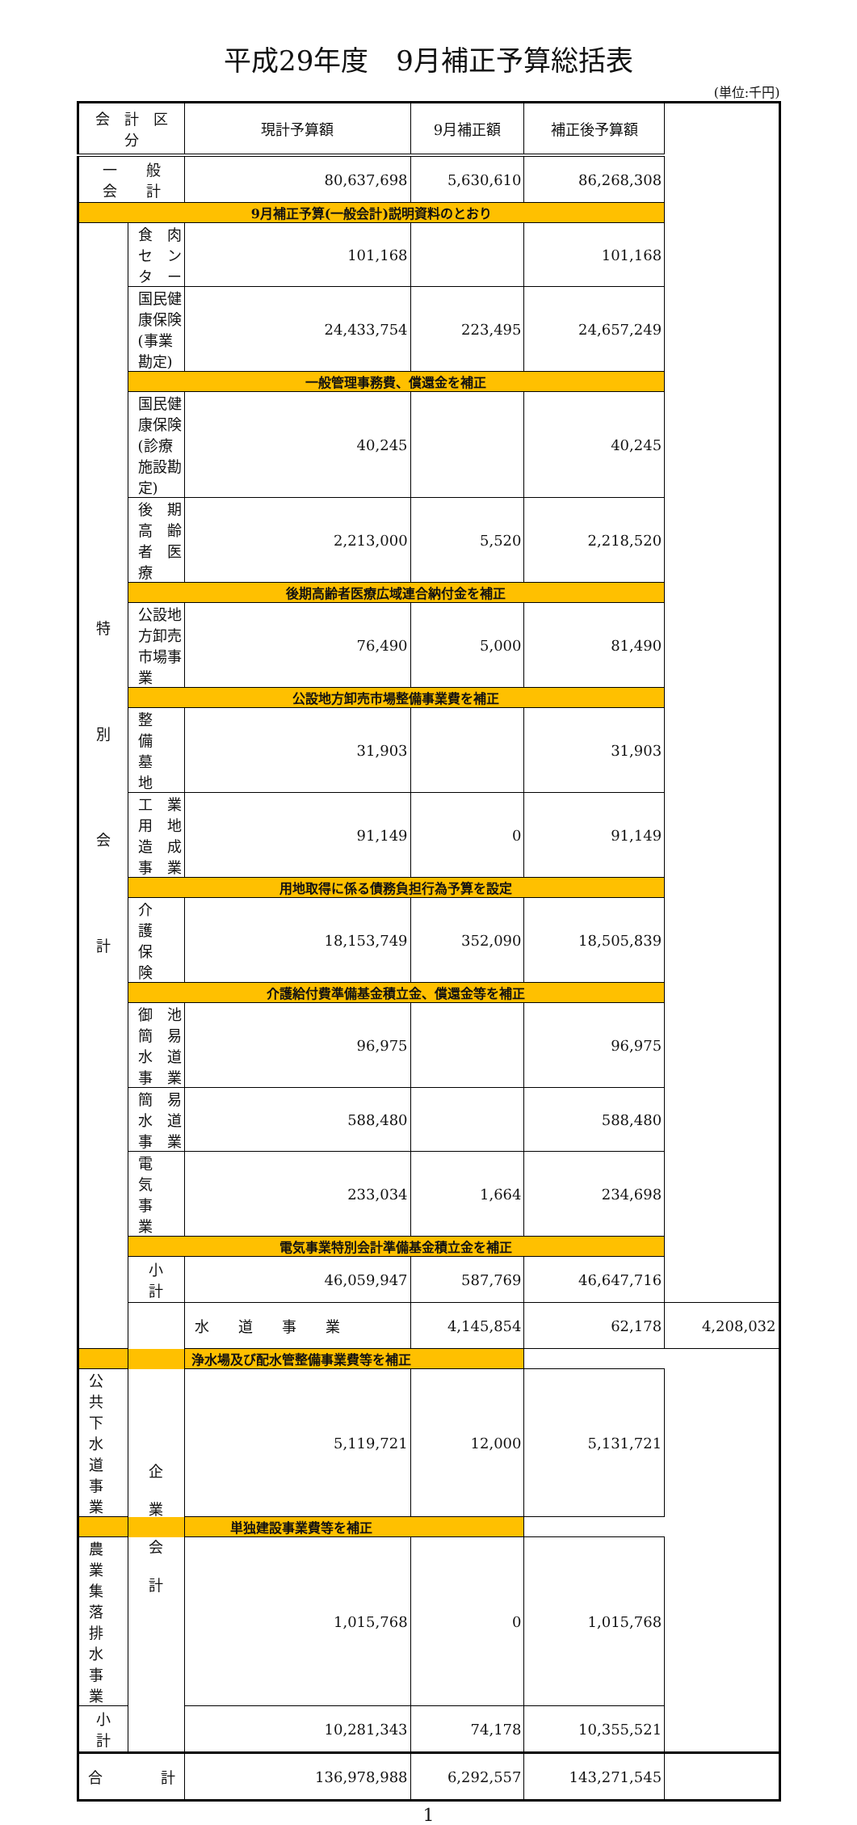平成29年度　9月補正予算総括表
(単位:千円)
| 会 計 区 分 | | 現計予算額 | 9月補正額 | 補正後予算額 | |
| --- | --- | --- | --- | --- | --- |
| 一 般 会 計 | | 80,637,698 | 5,630,610 | 86,268,308 | |
| 9月補正予算(一般会計)説明資料のとおり | | | | | |
| 特 別 会 計 | 食 肉 セ ン タ ー | 101,168 | | 101,168 | |
| | 国民健康保険(事業勘定) | 24,433,754 | 223,495 | 24,657,249 | |
| | 一般管理事務費、償還金を補正 | | | | |
| | 国民健康保険(診療施設勘定) | 40,245 | | 40,245 | |
| | 後 期 高 齢 者 医 療 | 2,213,000 | 5,520 | 2,218,520 | |
| | 後期高齢者医療広域連合納付金を補正 | | | | |
| | 公設地方卸売市場事業 | 76,490 | 5,000 | 81,490 | |
| | 公設地方卸売市場整備事業費を補正 | | | | |
| | 整 備 墓 地 | 31,903 | | 31,903 | |
| | 工 業 用 地 造 成 事 業 | 91,149 | 0 | 91,149 | |
| | 用地取得に係る債務負担行為予算を設定 | | | | |
| | 介 護 保 険 | 18,153,749 | 352,090 | 18,505,839 | |
| | 介護給付費準備基金積立金、償還金等を補正 | | | | |
| | 御 池 簡 易 水 道 事 業 | 96,975 | | 96,975 | |
| | 簡 易 水 道 事 業 | 588,480 | | 588,480 | |
| | 電 気 事 業 | 233,034 | 1,664 | 234,698 | |
| | 電気事業特別会計準備基金積立金を補正 | | | | |
| | 小 計 | 46,059,947 | 587,769 | 46,647,716 | |
| | 企 業 会 計 | 水 道 事 業 | 4,145,854 | 62,178 | 4,208,032 |
| 浄水場及び配水管整備事業費等を補正 | | | | | |
| 公 共 下 水 道 事 業 | | 5,119,721 | 12,000 | 5,131,721 | |
| 単独建設事業費等を補正 | | | | | |
| 農 業 集 落 排 水 事 業 | | 1,015,768 | 0 | 1,015,768 | |
| 小 計 | | 10,281,343 | 74,178 | 10,355,521 | |
| 合 計 | | 136,978,988 | 6,292,557 | 143,271,545 | |
1